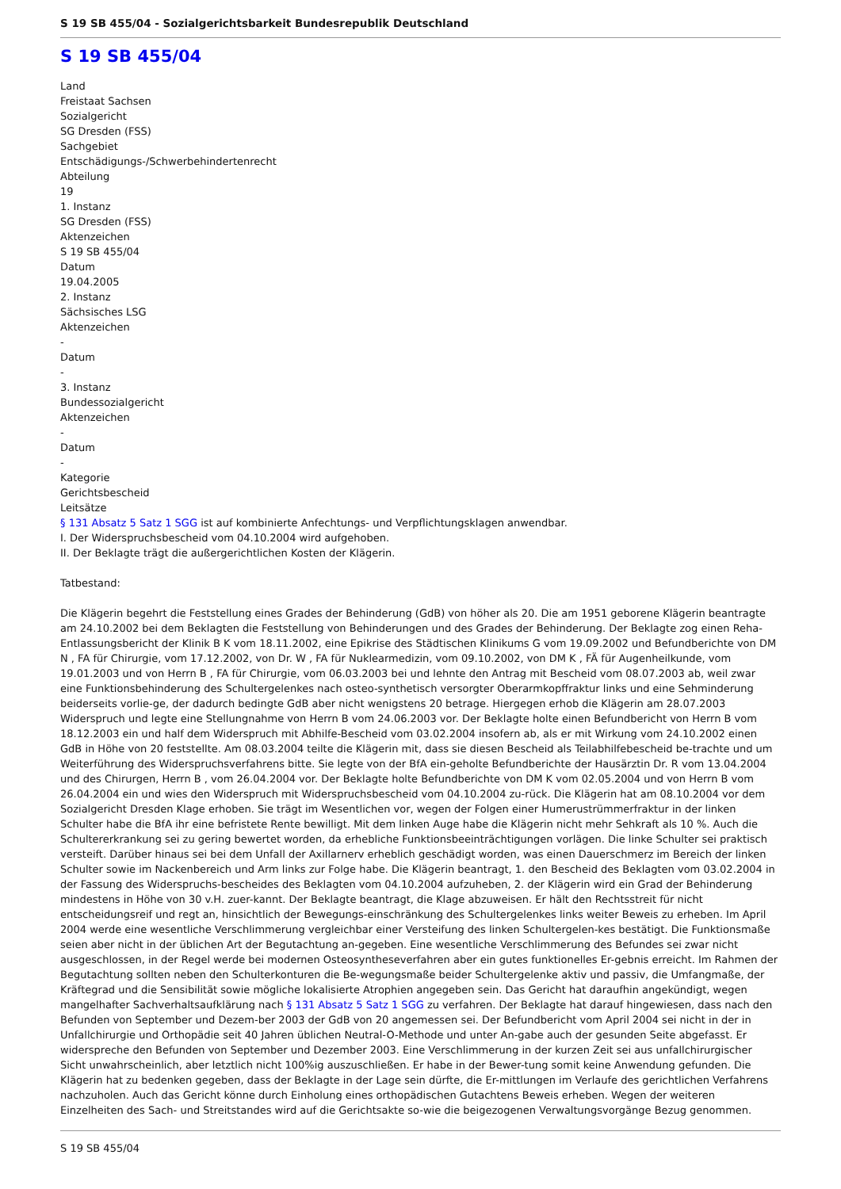S 19 SB 455/04 - Sozialgerichtsbarkeit Bundesrepublik Deutschland
S 19 SB 455/04
Land
Freistaat Sachsen
Sozialgericht
SG Dresden (FSS)
Sachgebiet
Entschädigungs-/Schwerbehindertenrecht
Abteilung
19
1. Instanz
SG Dresden (FSS)
Aktenzeichen
S 19 SB 455/04
Datum
19.04.2005
2. Instanz
Sächsisches LSG
Aktenzeichen
-
Datum
-
3. Instanz
Bundessozialgericht
Aktenzeichen
-
Datum
-
Kategorie
Gerichtsbescheid
Leitsätze
§ 131 Absatz 5 Satz 1 SGG ist auf kombinierte Anfechtungs- und Verpflichtungsklagen anwendbar.
I. Der Widerspruchsbescheid vom 04.10.2004 wird aufgehoben.
II. Der Beklagte trägt die außergerichtlichen Kosten der Klägerin.
Tatbestand:
Die Klägerin begehrt die Feststellung eines Grades der Behinderung (GdB) von höher als 20. Die am 1951 geborene Klägerin beantragte am 24.10.2002 bei dem Beklagten die Feststellung von Behinderungen und des Grades der Behinderung. Der Beklagte zog einen Reha-Entlassungsbericht der Klinik B K vom 18.11.2002, eine Epikrise des Städtischen Klinikums G vom 19.09.2002 und Befundberichte von DM N , FA für Chirurgie, vom 17.12.2002, von Dr. W , FA für Nuklearmedizin, vom 09.10.2002, von DM K , FÄ für Augenheilkunde, vom 19.01.2003 und von Herrn B , FA für Chirurgie, vom 06.03.2003 bei und lehnte den Antrag mit Bescheid vom 08.07.2003 ab, weil zwar eine Funktionsbehinderung des Schultergelenkes nach osteo-synthetisch versorgter Oberarmkopffraktur links und eine Sehminderung beiderseits vorlie-ge, der dadurch bedingte GdB aber nicht wenigstens 20 betrage. Hiergegen erhob die Klägerin am 28.07.2003 Widerspruch und legte eine Stellungnahme von Herrn B vom 24.06.2003 vor. Der Beklagte holte einen Befundbericht von Herrn B vom 18.12.2003 ein und half dem Widerspruch mit Abhilfe-Bescheid vom 03.02.2004 insofern ab, als er mit Wirkung vom 24.10.2002 einen GdB in Höhe von 20 feststellte. Am 08.03.2004 teilte die Klägerin mit, dass sie diesen Bescheid als Teilabhilfebescheid be-trachte und um Weiterführung des Widerspruchsverfahrens bitte. Sie legte von der BfA ein-geholte Befundberichte der Hausärztin Dr. R vom 13.04.2004 und des Chirurgen, Herrn B , vom 26.04.2004 vor. Der Beklagte holte Befundberichte von DM K vom 02.05.2004 und von Herrn B vom 26.04.2004 ein und wies den Widerspruch mit Widerspruchsbescheid vom 04.10.2004 zu-rück. Die Klägerin hat am 08.10.2004 vor dem Sozialgericht Dresden Klage erhoben. Sie trägt im Wesentlichen vor, wegen der Folgen einer Humerustrümmerfraktur in der linken Schulter habe die BfA ihr eine befristete Rente bewilligt. Mit dem linken Auge habe die Klägerin nicht mehr Sehkraft als 10 %. Auch die Schultererkrankung sei zu gering bewertet worden, da erhebliche Funktionsbeeinträchtigungen vorlägen. Die linke Schulter sei praktisch versteift. Darüber hinaus sei bei dem Unfall der Axillarnerv erheblich geschädigt worden, was einen Dauerschmerz im Bereich der linken Schulter sowie im Nackenbereich und Arm links zur Folge habe. Die Klägerin beantragt, 1. den Bescheid des Beklagten vom 03.02.2004 in der Fassung des Widerspruchs-bescheides des Beklagten vom 04.10.2004 aufzuheben, 2. der Klägerin wird ein Grad der Behinderung mindestens in Höhe von 30 v.H. zuer-kannt. Der Beklagte beantragt, die Klage abzuweisen. Er hält den Rechtsstreit für nicht entscheidungsreif und regt an, hinsichtlich der Bewegungs-einschränkung des Schultergelenkes links weiter Beweis zu erheben. Im April 2004 werde eine wesentliche Verschlimmerung vergleichbar einer Versteifung des linken Schultergelen-kes bestätigt. Die Funktionsmaße seien aber nicht in der üblichen Art der Begutachtung an-gegeben. Eine wesentliche Verschlimmerung des Befundes sei zwar nicht ausgeschlossen, in der Regel werde bei modernen Osteosyntheseverfahren aber ein gutes funktionelles Er-gebnis erreicht. Im Rahmen der Begutachtung sollten neben den Schulterkonturen die Be-wegungsmaße beider Schultergelenke aktiv und passiv, die Umfangmaße, der Kräftegrad und die Sensibilität sowie mögliche lokalisierte Atrophien angegeben sein. Das Gericht hat daraufhin angekündigt, wegen mangelhafter Sachverhaltsaufklärung nach § 131 Absatz 5 Satz 1 SGG zu verfahren. Der Beklagte hat darauf hingewiesen, dass nach den Befunden von September und Dezem-ber 2003 der GdB von 20 angemessen sei. Der Befundbericht vom April 2004 sei nicht in der in Unfallchirurgie und Orthopädie seit 40 Jahren üblichen Neutral-O-Methode und unter An-gabe auch der gesunden Seite abgefasst. Er widerspreche den Befunden von September und Dezember 2003. Eine Verschlimmerung in der kurzen Zeit sei aus unfallchirurgischer Sicht unwahrscheinlich, aber letztlich nicht 100%ig auszuschließen. Er habe in der Bewer-tung somit keine Anwendung gefunden. Die Klägerin hat zu bedenken gegeben, dass der Beklagte in der Lage sein dürfte, die Er-mittlungen im Verlaufe des gerichtlichen Verfahrens nachzuholen. Auch das Gericht könne durch Einholung eines orthopädischen Gutachtens Beweis erheben. Wegen der weiteren Einzelheiten des Sach- und Streitstandes wird auf die Gerichtsakte so-wie die beigezogenen Verwaltungsvorgänge Bezug genommen.
S 19 SB 455/04